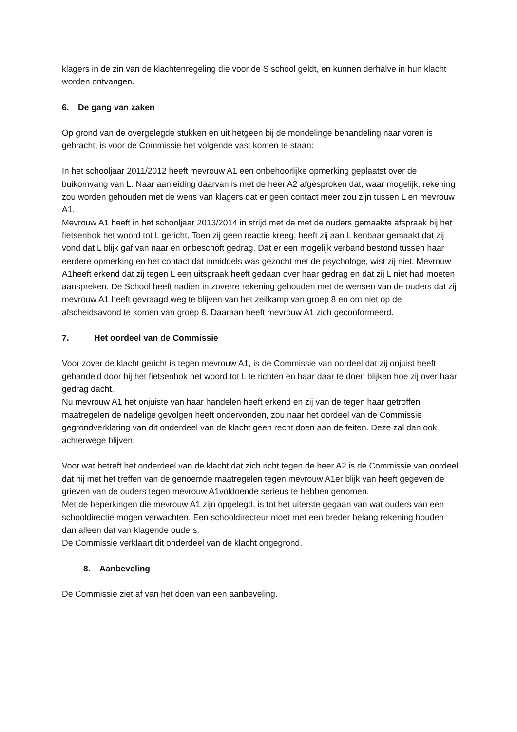klagers in de zin van de klachtenregeling die voor de S school geldt, en kunnen derhalve in hun klacht worden ontvangen.
6. De gang van zaken
Op grond van de overgelegde stukken en uit hetgeen bij de mondelinge behandeling naar voren is gebracht, is voor de Commissie het volgende vast komen te staan:
In het schooljaar 2011/2012 heeft mevrouw A1 een onbehoorlijke opmerking geplaatst over de buikomvang van L. Naar aanleiding daarvan is met de heer A2 afgesproken dat, waar mogelijk, rekening zou worden gehouden met de wens van klagers dat er geen contact meer zou zijn tussen L en mevrouw A1.
Mevrouw A1 heeft in het schooljaar 2013/2014 in strijd met de met de ouders gemaakte afspraak bij het fietsenhok het woord tot L gericht. Toen zij geen reactie kreeg, heeft zij aan L kenbaar gemaakt dat zij vond dat L blijk gaf van naar en onbeschoft gedrag. Dat er een mogelijk verband bestond tussen haar eerdere opmerking en het contact dat inmiddels was gezocht met de psychologe, wist zij niet. Mevrouw A1heeft erkend dat zij tegen L een uitspraak heeft gedaan over haar gedrag en dat zij L niet had moeten aanspreken. De School heeft nadien in zoverre rekening gehouden met de wensen van de ouders dat zij mevrouw A1 heeft gevraagd weg te blijven van het zeilkamp van groep 8 en om niet op de afscheidsavond te komen van groep 8. Daaraan heeft mevrouw A1 zich geconformeerd.
7. Het oordeel van de Commissie
Voor zover de klacht gericht is tegen mevrouw A1, is de Commissie van oordeel dat zij onjuist heeft gehandeld door bij het fietsenhok het woord tot L te richten en haar daar te doen blijken hoe zij over haar gedrag dacht.
Nu mevrouw A1 het onjuiste van haar handelen heeft erkend en zij van de tegen haar getroffen maatregelen de nadelige gevolgen heeft ondervonden, zou naar het oordeel van de Commissie gegrondverklaring van dit onderdeel van de klacht geen recht doen aan de feiten. Deze zal dan ook achterwege blijven.
Voor wat betreft het onderdeel van de klacht dat zich richt tegen de heer A2 is de Commissie van oordeel dat hij met het treffen van de genoemde maatregelen tegen mevrouw A1er blijk van heeft gegeven de grieven van de ouders tegen mevrouw A1voldoende serieus te hebben genomen.
Met de beperkingen die mevrouw A1 zijn opgelegd, is tot het uiterste gegaan van wat ouders van een schooldirectie mogen verwachten. Een schooldirecteur moet met een breder belang rekening houden dan alleen dat van klagende ouders.
De Commissie verklaart dit onderdeel van de klacht ongegrond.
8. Aanbeveling
De Commissie ziet af van het doen van een aanbeveling.